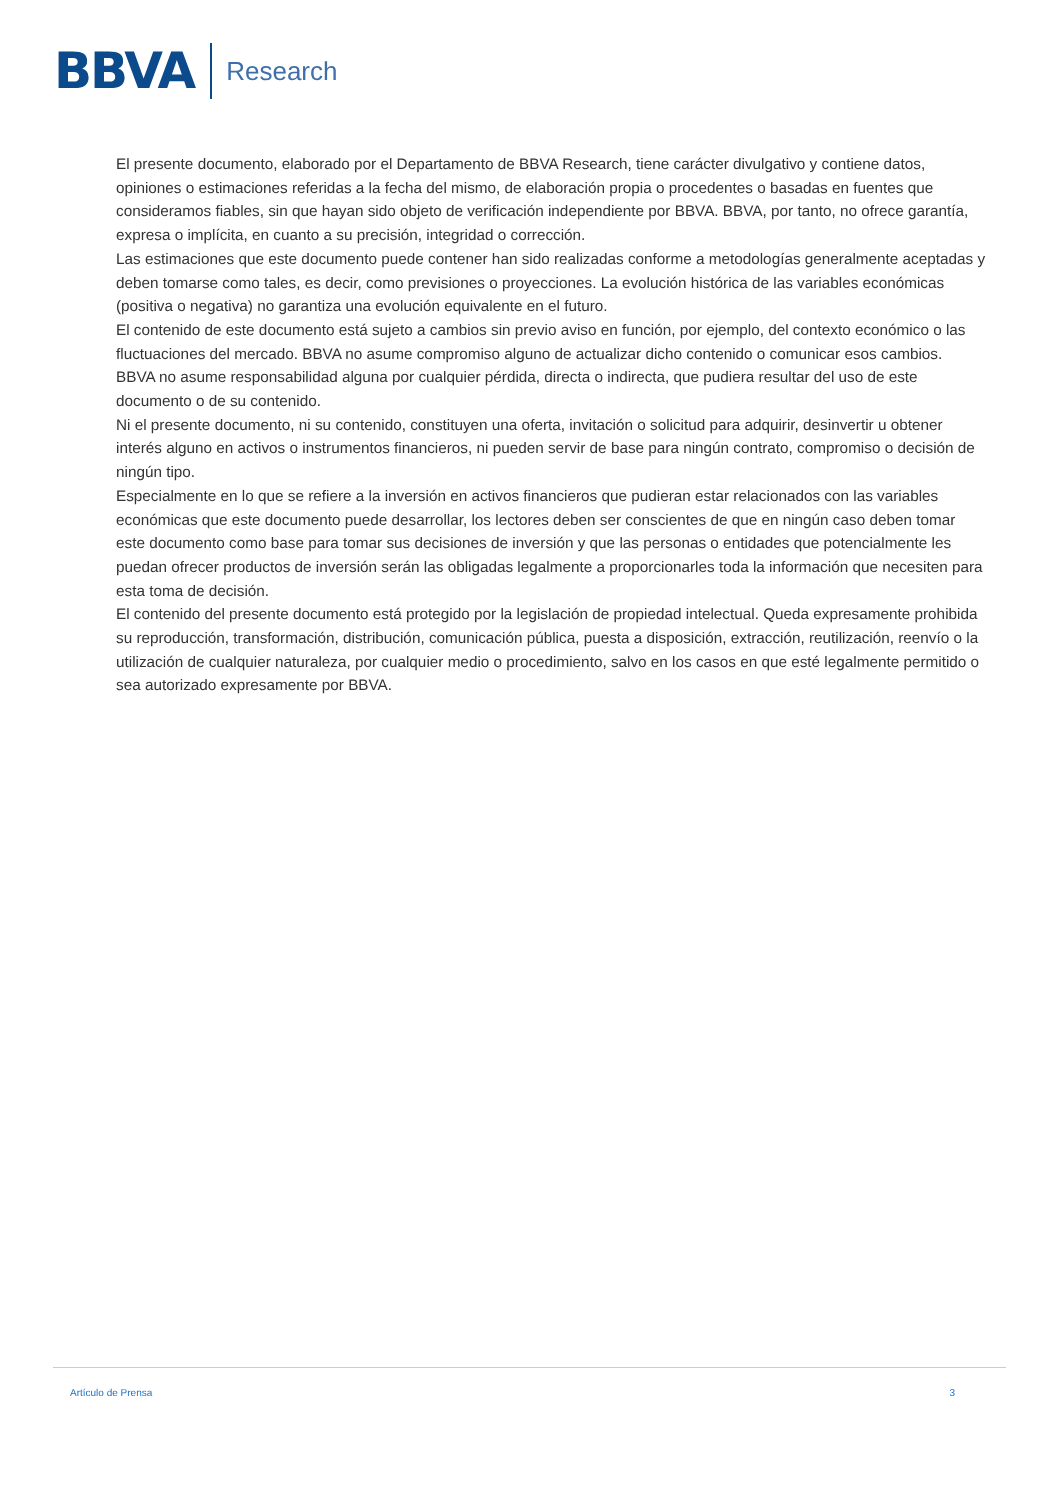BBVA
Research
El presente documento, elaborado por el Departamento de BBVA Research, tiene carácter divulgativo y contiene datos, opiniones o estimaciones referidas a la fecha del mismo, de elaboración propia o procedentes o basadas en fuentes que consideramos fiables, sin que hayan sido objeto de verificación independiente por BBVA. BBVA, por tanto, no ofrece garantía, expresa o implícita, en cuanto a su precisión, integridad o corrección.
Las estimaciones que este documento puede contener han sido realizadas conforme a metodologías generalmente aceptadas y deben tomarse como tales, es decir, como previsiones o proyecciones. La evolución histórica de las variables económicas (positiva o negativa) no garantiza una evolución equivalente en el futuro.
El contenido de este documento está sujeto a cambios sin previo aviso en función, por ejemplo, del contexto económico o las fluctuaciones del mercado. BBVA no asume compromiso alguno de actualizar dicho contenido o comunicar esos cambios.
BBVA no asume responsabilidad alguna por cualquier pérdida, directa o indirecta, que pudiera resultar del uso de este documento o de su contenido.
Ni el presente documento, ni su contenido, constituyen una oferta, invitación o solicitud para adquirir, desinvertir u obtener interés alguno en activos o instrumentos financieros, ni pueden servir de base para ningún contrato, compromiso o decisión de ningún tipo.
Especialmente en lo que se refiere a la inversión en activos financieros que pudieran estar relacionados con las variables económicas que este documento puede desarrollar, los lectores deben ser conscientes de que en ningún caso deben tomar este documento como base para tomar sus decisiones de inversión y que las personas o entidades que potencialmente les puedan ofrecer productos de inversión serán las obligadas legalmente a proporcionarles toda la información que necesiten para esta toma de decisión.
El contenido del presente documento está protegido por la legislación de propiedad intelectual. Queda expresamente prohibida su reproducción, transformación, distribución, comunicación pública, puesta a disposición, extracción, reutilización, reenvío o la utilización de cualquier naturaleza, por cualquier medio o procedimiento, salvo en los casos en que esté legalmente permitido o sea autorizado expresamente por BBVA.
Artículo de Prensa 3